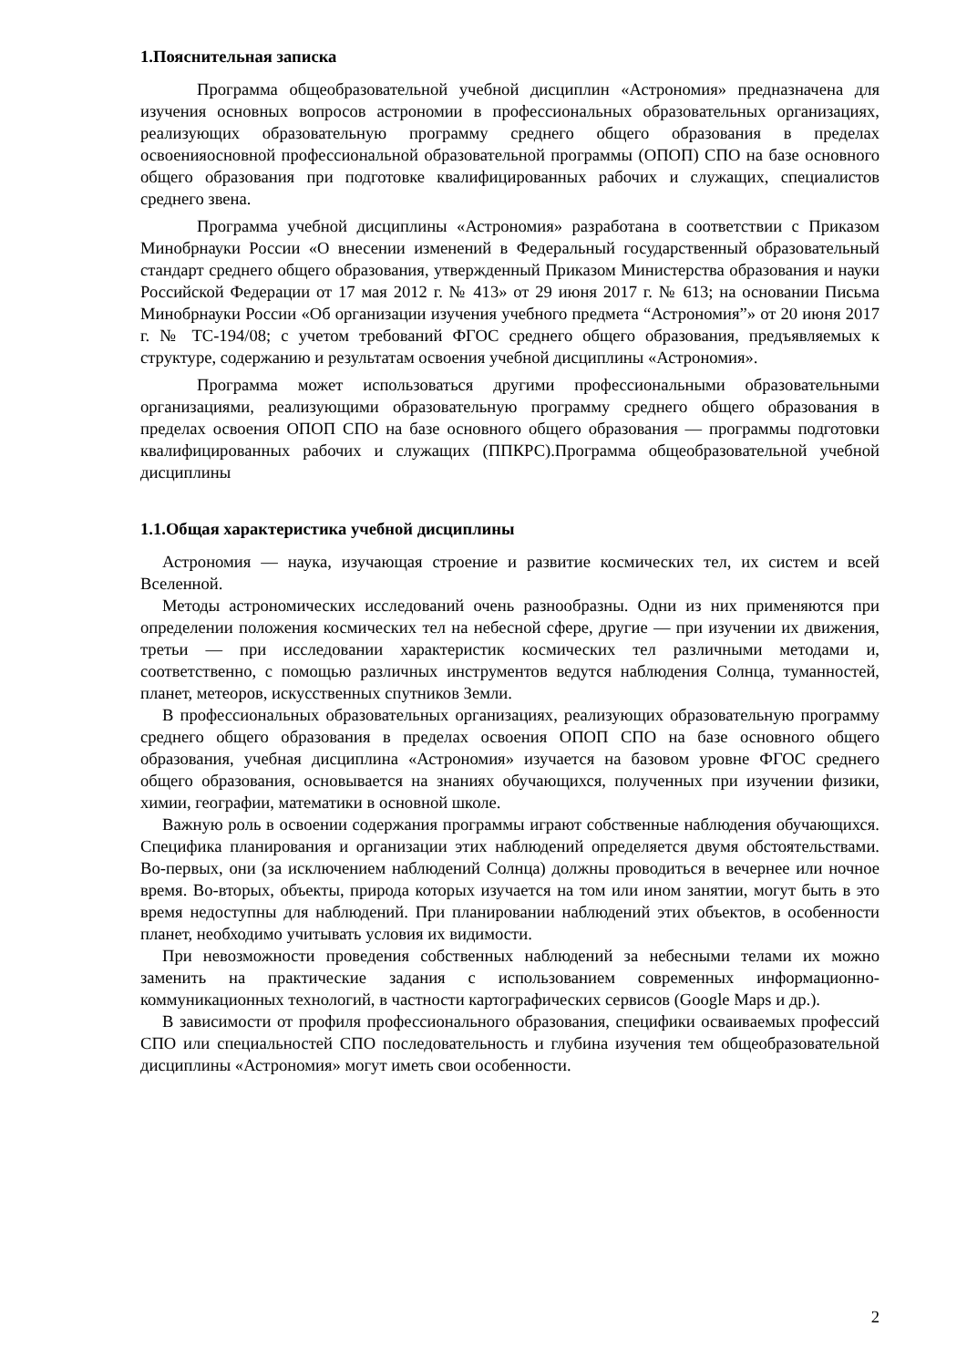1.Пояснительная записка
Программа общеобразовательной учебной дисциплин «Астрономия» предназначена для изучения основных вопросов астрономии в профессиональных образовательных организациях, реализующих образовательную программу среднего общего образования в пределах освоенияосновной профессиональной образовательной программы (ОПОП) СПО на базе основного общего образования при подготовке квалифицированных рабочих и служащих, специалистов среднего звена.
Программа учебной дисциплины «Астрономия» разработана в соответствии с Приказом Минобрнауки России «О внесении изменений в Федеральный государственный образовательный стандарт среднего общего образования, утвержденный Приказом Министерства образования и науки Российской Федерации от 17 мая 2012 г. № 413» от 29 июня 2017 г. № 613; на основании Письма Минобрнауки России «Об организации изучения учебного предмета “Астрономия”» от 20 июня 2017 г. № ТС-194/08; с учетом требований ФГОС среднего общего образования, предъявляемых к структуре, содержанию и результатам освоения учебной дисциплины «Астрономия».
Программа может использоваться другими профессиональными образовательными организациями, реализующими образовательную программу среднего общего образования в пределах освоения ОПОП СПО на базе основного общего образования — программы подготовки квалифицированных рабочих и служащих (ППКРС).Программа общеобразовательной учебной дисциплины
1.1.Общая характеристика учебной дисциплины
Астрономия — наука, изучающая строение и развитие космических тел, их систем и всей Вселенной.
Методы астрономических исследований очень разнообразны. Одни из них применяются при определении положения космических тел на небесной сфере, другие — при изучении их движения, третьи — при исследовании характеристик космических тел различными методами и, соответственно, с помощью различных инструментов ведутся наблюдения Солнца, туманностей, планет, метеоров, искусственных спутников Земли.
В профессиональных образовательных организациях, реализующих образовательную программу среднего общего образования в пределах освоения ОПОП СПО на базе основного общего образования, учебная дисциплина «Астрономия» изучается на базовом уровне ФГОС среднего общего образования, основывается на знаниях обучающихся, полученных при изучении физики, химии, географии, математики в основной школе.
Важную роль в освоении содержания программы играют собственные наблюдения обучающихся. Специфика планирования и организации этих наблюдений определяется двумя обстоятельствами. Во-первых, они (за исключением наблюдений Солнца) должны проводиться в вечернее или ночное время. Во-вторых, объекты, природа которых изучается на том или ином занятии, могут быть в это время недоступны для наблюдений. При планировании наблюдений этих объектов, в особенности планет, необходимо учитывать условия их видимости.
При невозможности проведения собственных наблюдений за небесными телами их можно заменить на практические задания с использованием современных информационно-коммуникационных технологий, в частности картографических сервисов (Google Maps и др.).
В зависимости от профиля профессионального образования, специфики осваиваемых профессий СПО или специальностей СПО последовательность и глубина изучения тем общеобразовательной дисциплины «Астрономия» могут иметь свои особенности.
2